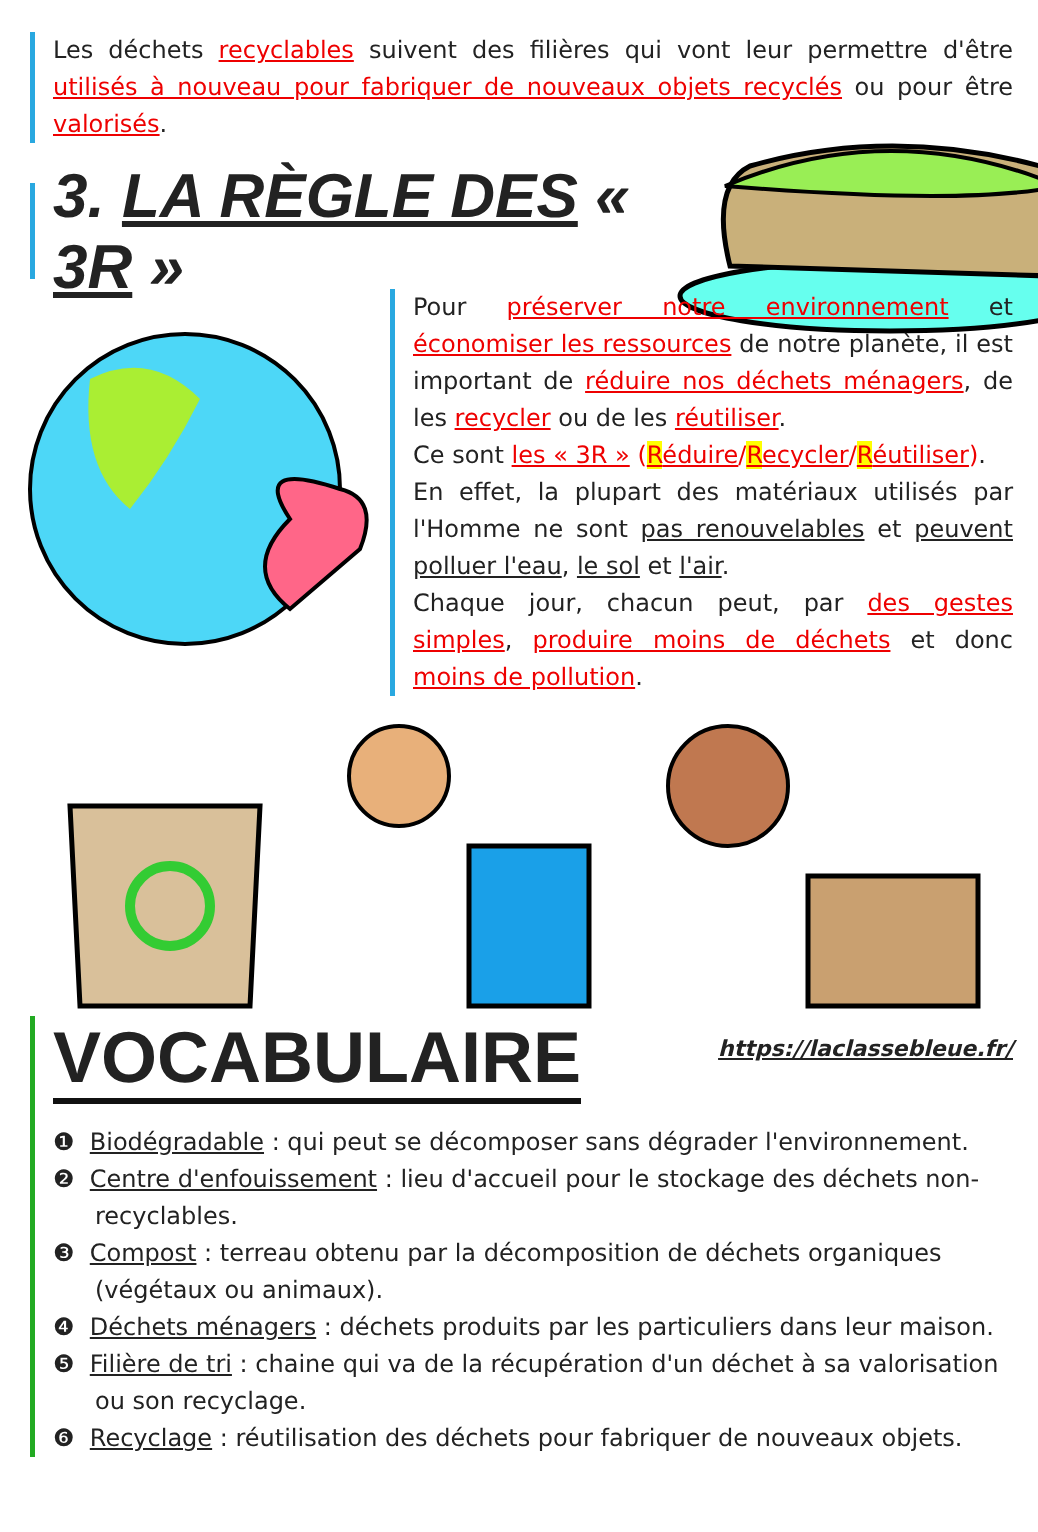Les déchets recyclables suivent des filières qui vont leur permettre d'être utilisés à nouveau pour fabriquer de nouveaux objets recyclés ou pour être valorisés.
3. LA RÈGLE DES « 3R »
Pour préserver notre environnement et économiser les ressources de notre planète, il est important de réduire nos déchets ménagers, de les recycler ou de les réutiliser.
Ce sont les « 3R » (Réduire/Recycler/Réutiliser).
En effet, la plupart des matériaux utilisés par l'Homme ne sont pas renouvelables et peuvent polluer l'eau, le sol et l'air.
Chaque jour, chacun peut, par des gestes simples, produire moins de déchets et donc moins de pollution.
VOCABULAIRE
https://laclassebleue.fr/
❶ Biodégradable : qui peut se décomposer sans dégrader l'environnement.
❷ Centre d'enfouissement : lieu d'accueil pour le stockage des déchets non-recyclables.
❸ Compost : terreau obtenu par la décomposition de déchets organiques (végétaux ou animaux).
❹ Déchets ménagers : déchets produits par les particuliers dans leur maison.
❺ Filière de tri : chaine qui va de la récupération d'un déchet à sa valorisation ou son recyclage.
❻ Recyclage : réutilisation des déchets pour fabriquer de nouveaux objets.